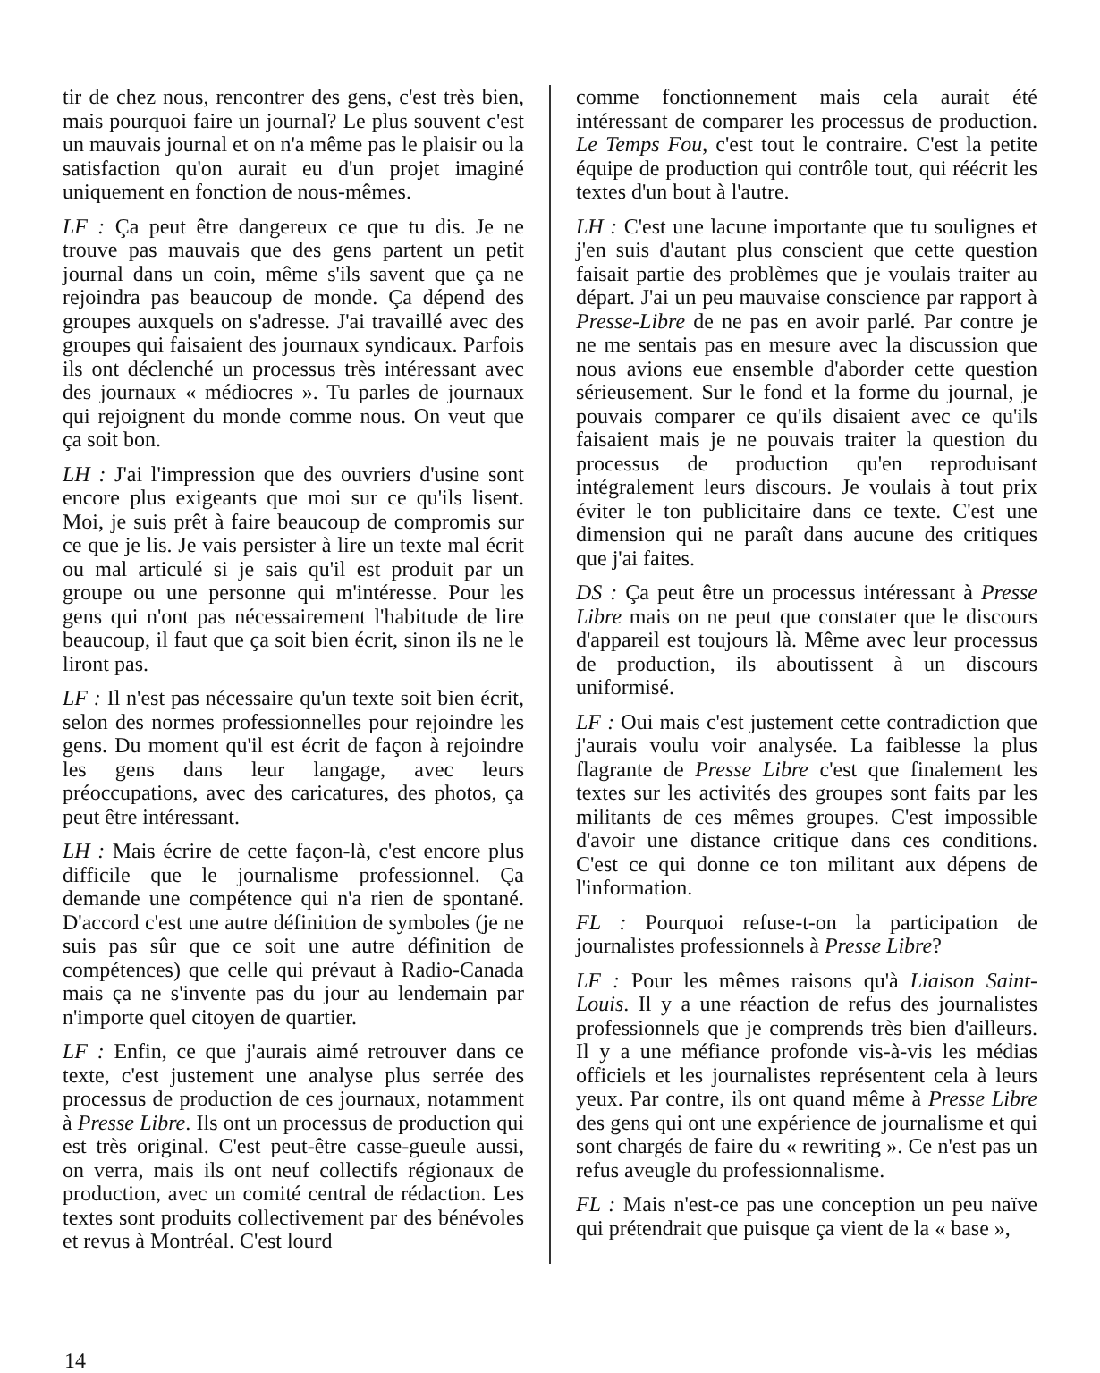tir de chez nous, rencontrer des gens, c'est très bien, mais pourquoi faire un journal? Le plus souvent c'est un mauvais journal et on n'a même pas le plaisir ou la satisfaction qu'on aurait eu d'un projet imaginé uniquement en fonction de nous-mêmes.
LF : Ça peut être dangereux ce que tu dis. Je ne trouve pas mauvais que des gens partent un petit journal dans un coin, même s'ils savent que ça ne rejoindra pas beaucoup de monde. Ça dépend des groupes auxquels on s'adresse. J'ai travaillé avec des groupes qui faisaient des journaux syndicaux. Parfois ils ont déclenché un processus très intéressant avec des journaux « médiocres ». Tu parles de journaux qui rejoignent du monde comme nous. On veut que ça soit bon.
LH : J'ai l'impression que des ouvriers d'usine sont encore plus exigeants que moi sur ce qu'ils lisent. Moi, je suis prêt à faire beaucoup de compromis sur ce que je lis. Je vais persister à lire un texte mal écrit ou mal articulé si je sais qu'il est produit par un groupe ou une personne qui m'intéresse. Pour les gens qui n'ont pas nécessairement l'habitude de lire beaucoup, il faut que ça soit bien écrit, sinon ils ne le liront pas.
LF : Il n'est pas nécessaire qu'un texte soit bien écrit, selon des normes professionnelles pour rejoindre les gens. Du moment qu'il est écrit de façon à rejoindre les gens dans leur langage, avec leurs préoccupations, avec des caricatures, des photos, ça peut être intéressant.
LH : Mais écrire de cette façon-là, c'est encore plus difficile que le journalisme professionnel. Ça demande une compétence qui n'a rien de spontané. D'accord c'est une autre définition de symboles (je ne suis pas sûr que ce soit une autre définition de compétences) que celle qui prévaut à Radio-Canada mais ça ne s'invente pas du jour au lendemain par n'importe quel citoyen de quartier.
LF : Enfin, ce que j'aurais aimé retrouver dans ce texte, c'est justement une analyse plus serrée des processus de production de ces journaux, notamment à Presse Libre. Ils ont un processus de production qui est très original. C'est peut-être casse-gueule aussi, on verra, mais ils ont neuf collectifs régionaux de production, avec un comité central de rédaction. Les textes sont produits collectivement par des bénévoles et revus à Montréal. C'est lourd
comme fonctionnement mais cela aurait été intéressant de comparer les processus de production. Le Temps Fou, c'est tout le contraire. C'est la petite équipe de production qui contrôle tout, qui réécrit les textes d'un bout à l'autre.
LH : C'est une lacune importante que tu soulignes et j'en suis d'autant plus conscient que cette question faisait partie des problèmes que je voulais traiter au départ. J'ai un peu mauvaise conscience par rapport à Presse-Libre de ne pas en avoir parlé. Par contre je ne me sentais pas en mesure avec la discussion que nous avions eue ensemble d'aborder cette question sérieusement. Sur le fond et la forme du journal, je pouvais comparer ce qu'ils disaient avec ce qu'ils faisaient mais je ne pouvais traiter la question du processus de production qu'en reproduisant intégralement leurs discours. Je voulais à tout prix éviter le ton publicitaire dans ce texte. C'est une dimension qui ne paraît dans aucune des critiques que j'ai faites.
DS : Ça peut être un processus intéressant à Presse Libre mais on ne peut que constater que le discours d'appareil est toujours là. Même avec leur processus de production, ils aboutissent à un discours uniformisé.
LF : Oui mais c'est justement cette contradiction que j'aurais voulu voir analysée. La faiblesse la plus flagrante de Presse Libre c'est que finalement les textes sur les activités des groupes sont faits par les militants de ces mêmes groupes. C'est impossible d'avoir une distance critique dans ces conditions. C'est ce qui donne ce ton militant aux dépens de l'information.
FL : Pourquoi refuse-t-on la participation de journalistes professionnels à Presse Libre?
LF : Pour les mêmes raisons qu'à Liaison Saint-Louis. Il y a une réaction de refus des journalistes professionnels que je comprends très bien d'ailleurs. Il y a une méfiance profonde vis-à-vis les médias officiels et les journalistes représentent cela à leurs yeux. Par contre, ils ont quand même à Presse Libre des gens qui ont une expérience de journalisme et qui sont chargés de faire du « rewriting ». Ce n'est pas un refus aveugle du professionnalisme.
FL : Mais n'est-ce pas une conception un peu naïve qui prétendrait que puisque ça vient de la « base »,
14